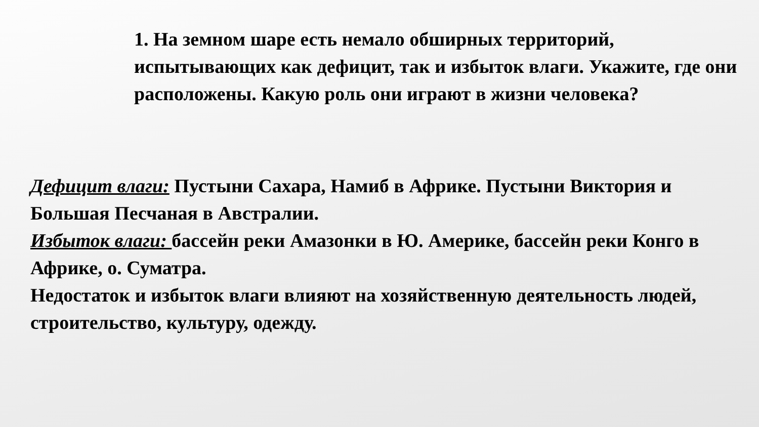1. На земном шаре есть немало обширных территорий, испытывающих как дефицит, так и избыток влаги. Укажите, где они расположены. Какую роль они играют в жизни человека?
Дефицит влаги: Пустыни Сахара, Намиб в Африке. Пустыни Виктория и Большая Песчаная в Австралии.
Избыток влаги: бассейн реки Амазонки в Ю. Америке, бассейн реки Конго в Африке, о. Суматра.
Недостаток и избыток влаги влияют на хозяйственную деятельность людей, строительство, культуру, одежду.